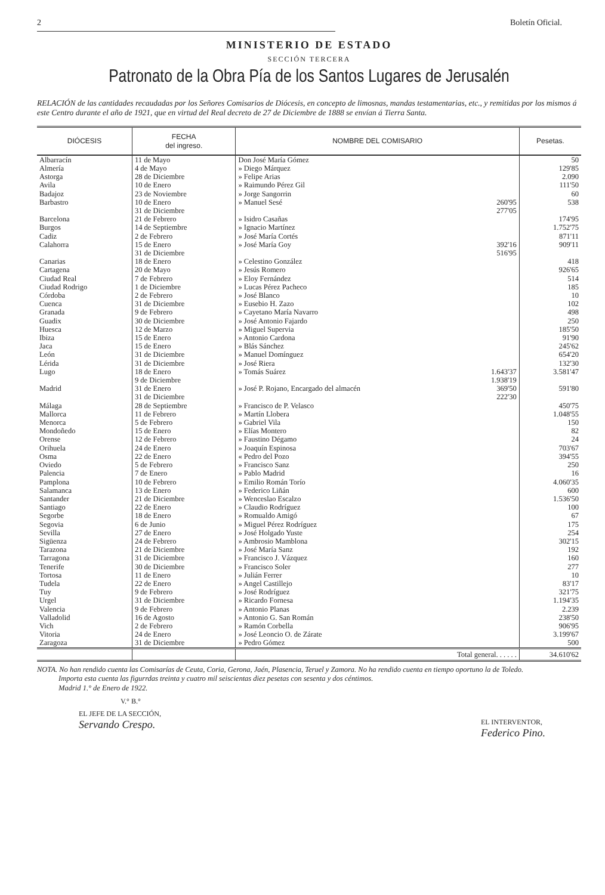2 Boletín Oficial.
MINISTERIO DE ESTADO
SECCIÓN TERCERA
Patronato de la Obra Pía de los Santos Lugares de Jerusalén
RELACIÓN de las cantidades recaudadas por los Señores Comisarios de Diócesis, en concepto de limosnas, mandas testamentarias, etc., y remitidas por los mismos á este Centro durante el año de 1921, que en virtud del Real decreto de 27 de Diciembre de 1888 se envían á Tierra Santa.
| DIÓCESIS | FECHA del ingreso. | NOMBRE DEL COMISARIO | | Pesetas. |
| --- | --- | --- | --- | --- |
| Albarracín | 11 de Mayo | Don José María Gómez | | 50 |
| Almería | 4 de Mayo | » Diego Márquez | | 129'85 |
| Astorga | 28 de Diciembre | » Felipe Arias | | 2.090 |
| Avila | 10 de Enero | » Raimundo Pérez Gil | | 111'50 |
| Badajoz | 23 de Noviembre | » Jorge Sangorrin | | 60 |
| Barbastro | 10 de Enero 31 de Diciembre | » Manuel Sesé | 260'95 277'05 | 538 |
| Barcelona | 21 de Febrero | » Isidro Casañas | | 174'95 |
| Burgos | 14 de Septiembre | » Ignacio Martínez | | 1.752'75 |
| Cadiz | 2 de Febrero | » José María Cortés | | 871'11 |
| Calahorra | 15 de Enero 31 de Diciembre | » José María Goy | 392'16 516'95 | 909'11 |
| Canarias | 18 de Enero | » Celestino González | | 418 |
| Cartagena | 20 de Mayo | » Jesús Romero | | 926'65 |
| Ciudad Real | 7 de Febrero | » Eloy Fernández | | 514 |
| Ciudad Rodrigo | 1 de Diciembre | » Lucas Pérez Pacheco | | 185 |
| Córdoba | 2 de Febrero | » José Blanco | | 10 |
| Cuenca | 31 de Diciembre | » Eusebio H. Zazo | | 102 |
| Granada | 9 de Febrero | » Cayetano María Navarro | | 498 |
| Guadix | 30 de Diciembre | » José Antonio Fajardo | | 250 |
| Huesca | 12 de Marzo | » Miguel Supervia | | 185'50 |
| Ibiza | 15 de Enero | » Antonio Cardona | | 91'90 |
| Jaca | 15 de Enero | » Blás Sánchez | | 245'62 |
| León | 31 de Diciembre | » Manuel Domínguez | | 654'20 |
| Lérida | 31 de Diciembre | » José Riera | | 132'30 |
| Lugo | 18 de Enero 9 de Diciembre | » Tomás Suárez | 1.643'37 1.938'19 | 3.581'47 |
| Madrid | 31 de Enero 31 de Diciembre | » José P. Rojano, Encargado del almacén | 369'50 222'30 | 591'80 |
| Málaga | 28 de Septiembre | » Francisco de P. Velasco | | 450'75 |
| Mallorca | 11 de Febrero | » Martín Llobera | | 1.048'55 |
| Menorca | 5 de Febrero | » Gabriel Vila | | 150 |
| Mondoñedo | 15 de Enero | » Elías Montero | | 82 |
| Orense | 12 de Febrero | » Faustino Dégamo | | 24 |
| Orihuela | 24 de Enero | » Joaquín Espinosa | | 703'67 |
| Osma | 22 de Enero | « Pedro del Pozo | | 394'55 |
| Oviedo | 5 de Febrero | » Francisco Sanz | | 250 |
| Palencia | 7 de Enero | » Pablo Madrid | | 16 |
| Pamplona | 10 de Febrero | » Emilio Román Torío | | 4.060'35 |
| Salamanca | 13 de Enero | » Federico Liñán | | 600 |
| Santander | 21 de Diciembre | » Wenceslao Escalzo | | 1.536'50 |
| Santiago | 22 de Enero | » Claudio Rodríguez | | 100 |
| Segorbe | 18 de Enero | » Romualdo Amigó | | 67 |
| Segovia | 6 de Junio | » Miguel Pérez Rodríguez | | 175 |
| Sevilla | 27 de Enero | » José Holgado Yuste | | 254 |
| Sigüenza | 24 de Febrero | » Ambrosio Mamblona | | 302'15 |
| Tarazona | 21 de Diciembre | » José María Sanz | | 192 |
| Tarragona | 31 de Diciembre | » Francisco J. Vázquez | | 160 |
| Tenerife | 30 de Diciembre | » Francisco Soler | | 277 |
| Tortosa | 11 de Enero | » Julián Ferrer | | 10 |
| Tudela | 22 de Enero | » Angel Castillejo | | 83'17 |
| Tuy | 9 de Febrero | » José Rodríguez | | 321'75 |
| Urgel | 31 de Diciembre | » Ricardo Fornesa | | 1.194'35 |
| Valencia | 9 de Febrero | » Antonio Planas | | 2.239 |
| Valladolid | 16 de Agosto | » Antonio G. San Román | | 238'50 |
| Vich | 2 de Febrero | » Ramón Corbella | | 906'95 |
| Vitoria | 24 de Enero | » José Leoncio O. de Zárate | | 3.199'67 |
| Zaragoza | 31 de Diciembre | » Pedro Gómez | | 500 |
| | | Total general. . . . . . | | 34.610'62 |
NOTA. No han rendido cuenta las Comisarías de Ceuta, Coria, Gerona, Jaén, Plasencia, Teruel y Zamora. No ha rendido cuenta en tiempo oportuno la de Toledo.
Importa esta cuenta las figurrdas treinta y cuatro mil seiscientas diez pesetas con sesenta y dos céntimos.
Madrid 1.° de Enero de 1922.
V.° B.°
EL JEFE DE LA SECCIÓN,
Servando Crespo.
EL INTERVENTOR,
Federico Pino.